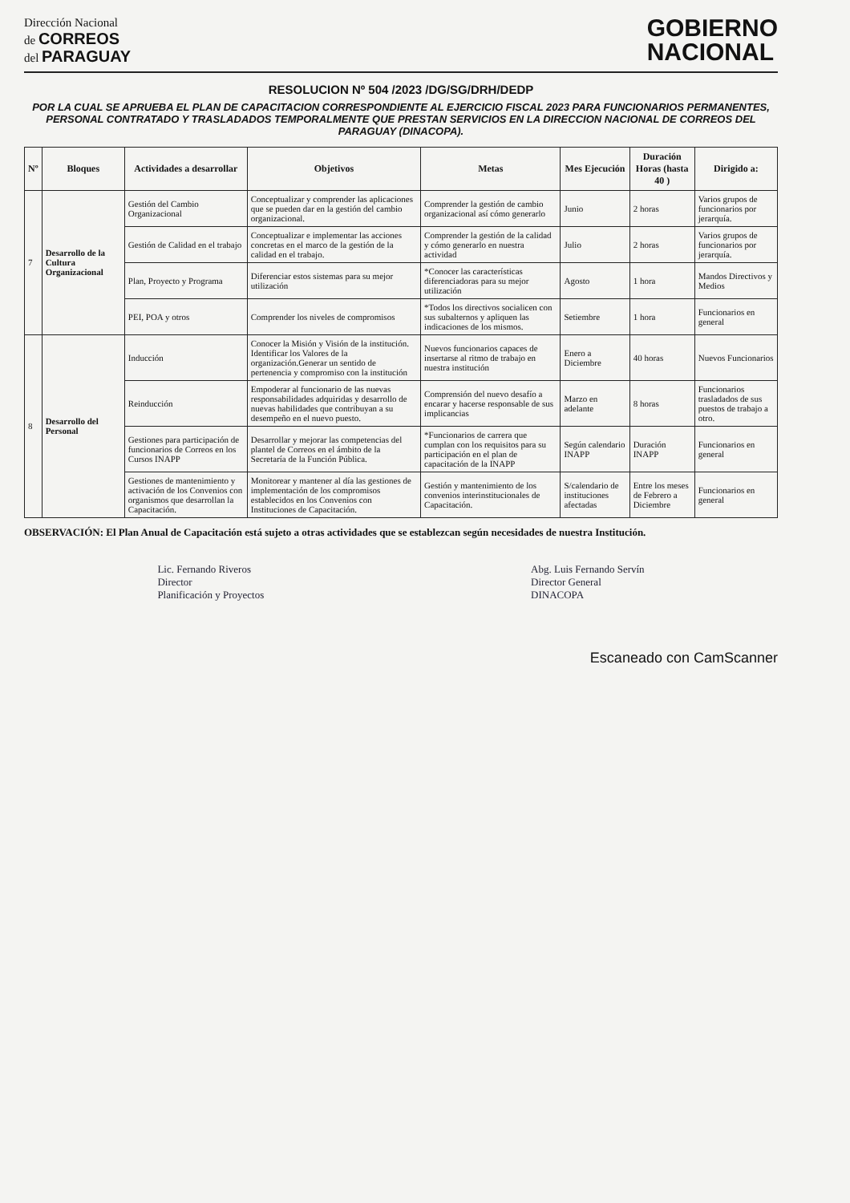Dirección Nacional
de CORREOS
del PARAGUAY
GOBIERNO
NACIONAL
RESOLUCION Nº 504 /2023 /DG/SG/DRH/DEDP
POR LA CUAL SE APRUEBA EL PLAN DE CAPACITACION CORRESPONDIENTE AL EJERCICIO FISCAL 2023 PARA FUNCIONARIOS PERMANENTES, PERSONAL CONTRATADO Y TRASLADADOS TEMPORALMENTE QUE PRESTAN SERVICIOS EN LA DIRECCION NACIONAL DE CORREOS DEL PARAGUAY (DINACOPA).
| Nº | Bloques | Actividades a desarrollar | Objetivos | Metas | Mes Ejecución | Duración Horas (hasta 40 ) | Dirigido a: |
| --- | --- | --- | --- | --- | --- | --- | --- |
| 7 | Desarrollo de la Cultura Organizacional | Gestión del Cambio Organizacional | Conceptualizar y comprender las aplicaciones que se pueden dar en la gestión del cambio organizacional. | Comprender la gestión de cambio organizacional así cómo generarlo | Junio | 2 horas | Varios grupos de funcionarios por jerarquía. |
| | | Gestión de Calidad en el trabajo | Conceptualizar e implementar las acciones concretas en el marco de la gestión de la calidad en el trabajo. | Comprender la gestión de la calidad y cómo generarlo en nuestra actividad | Julio | 2 horas | Varios grupos de funcionarios por jerarquía. |
| | | Plan, Proyecto y Programa | Diferenciar estos sistemas para su mejor utilización | *Conocer las características diferenciadoras para su mejor utilización | Agosto | 1 hora | Mandos Directivos y Medios |
| | | PEI, POA y otros | Comprender los niveles de compromisos | *Todos los directivos socialicen con sus subalternos y apliquen las indicaciones de los mismos. | Setiembre | 1 hora | Funcionarios en general |
| 8 | Desarrollo del Personal | Inducción | Conocer la Misión y Visión de la institución. Identificar los Valores de la organización.Generar un sentido de pertenencia y compromiso con la institución | Nuevos funcionarios capaces de insertarse al ritmo de trabajo en nuestra institución | Enero a Diciembre | 40 horas | Nuevos Funcionarios |
| | | Reinducción | Empoderar al funcionario de las nuevas responsabilidades adquiridas y desarrollo de nuevas habilidades que contribuyan a su desempeño en el nuevo puesto. | Comprensión del nuevo desafío a encarar y hacerse responsable de sus implicancias | Marzo en adelante | 8 horas | Funcionarios trasladados de sus puestos de trabajo a otro. |
| | | Gestiones para participación de funcionarios de Correos en los Cursos INAPP | Desarrollar y mejorar las competencias del plantel de Correos en el ámbito de la Secretaría de la Función Pública. | *Funcionarios de carrera que cumplan con los requisitos para su participación en el plan de capacitación de la INAPP | Según calendario INAPP | Duración INAPP | Funcionarios en general |
| | | Gestiones de mantenimiento y activación de los Convenios con organismos que desarrollan la Capacitación. | Monitorear y mantener al día las gestiones de implementación de los compromisos establecidos en los Convenios con Instituciones de Capacitación. | Gestión y mantenimiento de los convenios interinstitucionales de Capacitación. | S/calendario de instituciones afectadas | Entre los meses de Febrero a Diciembre | Funcionarios en general |
OBSERVACIÓN: El Plan Anual de Capacitación está sujeto a otras actividades que se establezcan según necesidades de nuestra Institución.
Lic. Fernando Riveros
Director
Planificación y Proyectos
Abg. Luis Fernando Servín
Director General
DINACOPA
Escaneado con CamScanner